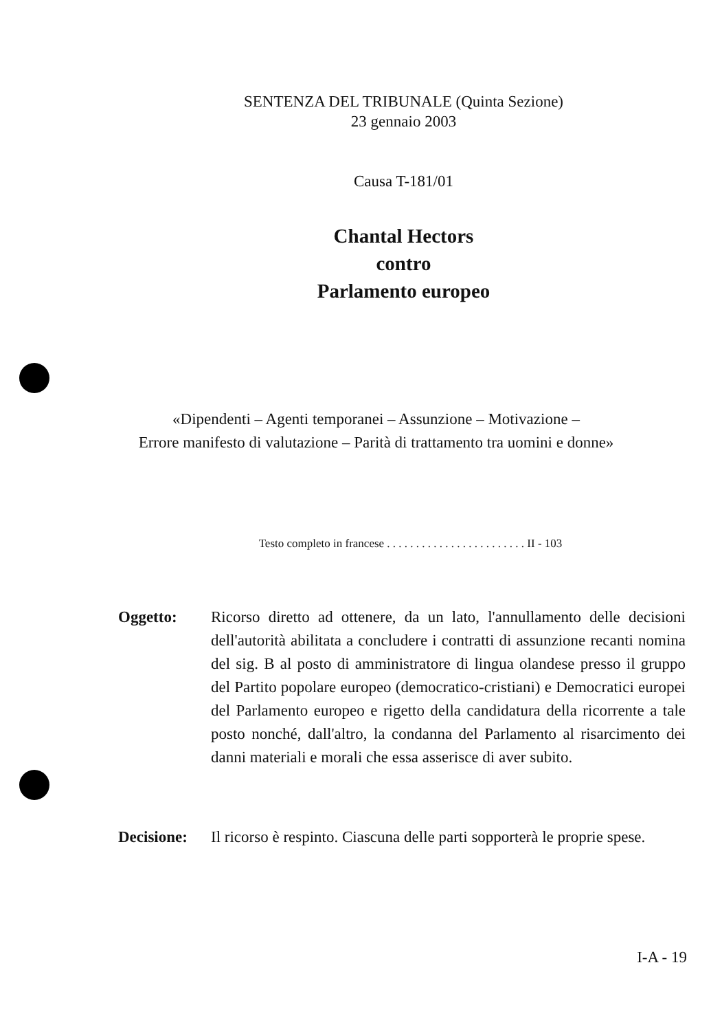SENTENZA DEL TRIBUNALE (Quinta Sezione)
23 gennaio 2003
Causa T-181/01
Chantal Hectors
contro
Parlamento europeo
«Dipendenti – Agenti temporanei – Assunzione – Motivazione –
Errore manifesto di valutazione – Parità di trattamento tra uomini e donne»
Testo completo in francese . . . . . . . . . . . . . . . . . . . . . . . . II - 103
Oggetto: Ricorso diretto ad ottenere, da un lato, l'annullamento delle decisioni dell'autorità abilitata a concludere i contratti di assunzione recanti nomina del sig. B al posto di amministratore di lingua olandese presso il gruppo del Partito popolare europeo (democratico-cristiani) e Democratici europei del Parlamento europeo e rigetto della candidatura della ricorrente a tale posto nonché, dall'altro, la condanna del Parlamento al risarcimento dei danni materiali e morali che essa asserisce di aver subito.
Decisione:
Il ricorso è respinto. Ciascuna delle parti sopporterà le proprie spese.
I-A - 19